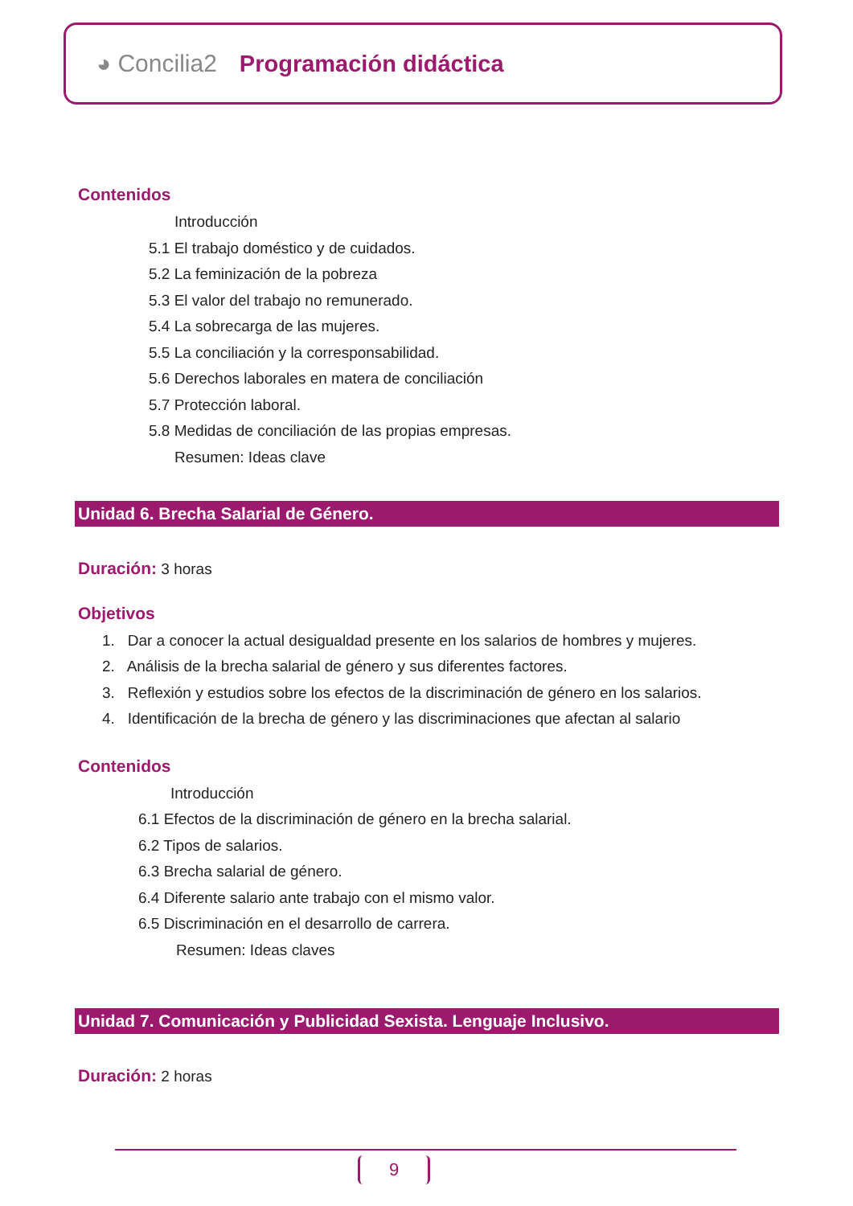◕ Concilia2 Programación didáctica
Contenidos
Introducción
5.1 El trabajo doméstico y de cuidados.
5.2 La feminización de la pobreza
5.3 El valor del trabajo no remunerado.
5.4 La sobrecarga de las mujeres.
5.5 La conciliación y la corresponsabilidad.
5.6 Derechos laborales en matera de conciliación
5.7 Protección laboral.
5.8 Medidas de conciliación de las propias empresas.
Resumen: Ideas clave
Unidad 6. Brecha Salarial de Género.
Duración: 3 horas
Objetivos
1. Dar a conocer la actual desigualdad presente en los salarios de hombres y mujeres.
2. Análisis de la brecha salarial de género y sus diferentes factores.
3. Reflexión y estudios sobre los efectos de la discriminación de género en los salarios.
4. Identificación de la brecha de género y las discriminaciones que afectan al salario
Contenidos
Introducción
6.1 Efectos de la discriminación de género en la brecha salarial.
6.2 Tipos de salarios.
6.3 Brecha salarial de género.
6.4 Diferente salario ante trabajo con el mismo valor.
6.5 Discriminación en el desarrollo de carrera.
Resumen: Ideas claves
Unidad 7. Comunicación y Publicidad Sexista. Lenguaje Inclusivo.
Duración: 2 horas
9